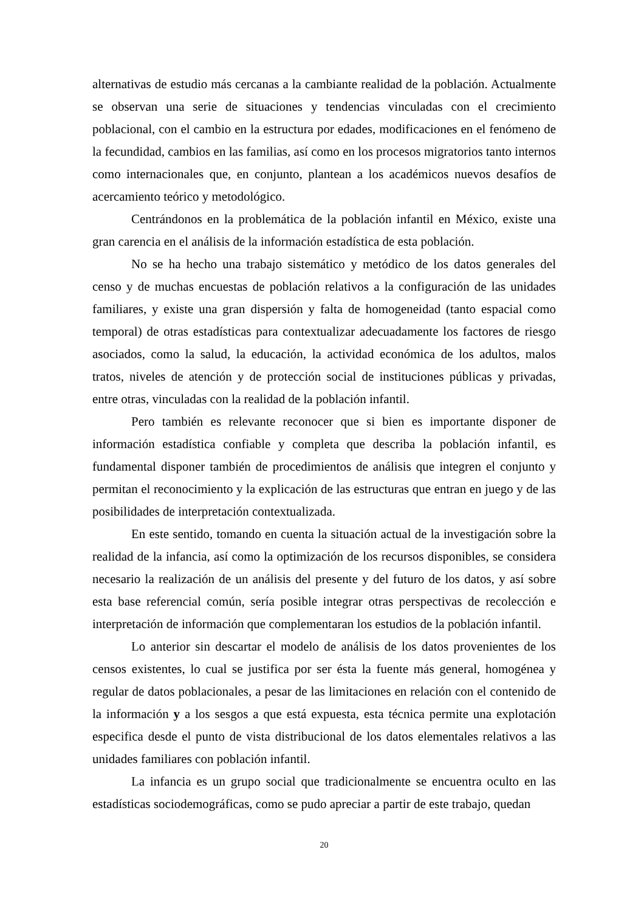alternativas de estudio más cercanas a la cambiante realidad de la población. Actualmente se observan una serie de situaciones y tendencias vinculadas con el crecimiento poblacional, con el cambio en la estructura por edades, modificaciones en el fenómeno de la fecundidad, cambios en las familias, así como en los procesos migratorios tanto internos como internacionales que, en conjunto, plantean a los académicos nuevos desafíos de acercamiento teórico y metodológico.
Centrándonos en la problemática de la población infantil en México, existe una gran carencia en el análisis de la información estadística de esta población.
No se ha hecho una trabajo sistemático y metódico de los datos generales del censo y de muchas encuestas de población relativos a la configuración de las unidades familiares, y existe una gran dispersión y falta de homogeneidad (tanto espacial como temporal) de otras estadísticas para contextualizar adecuadamente los factores de riesgo asociados, como la salud, la educación, la actividad económica de los adultos, malos tratos, niveles de atención y de protección social de instituciones públicas y privadas, entre otras, vinculadas con la realidad de la población infantil.
Pero también es relevante reconocer que si bien es importante disponer de información estadística confiable y completa que describa la población infantil, es fundamental disponer también de procedimientos de análisis que integren el conjunto y permitan el reconocimiento y la explicación de las estructuras que entran en juego y de las posibilidades de interpretación contextualizada.
En este sentido, tomando en cuenta la situación actual de la investigación sobre la realidad de la infancia, así como la optimización de los recursos disponibles, se considera necesario la realización de un análisis del presente y del futuro de los datos, y así sobre esta base referencial común, sería posible integrar otras perspectivas de recolección e interpretación de información que complementaran los estudios de la población infantil.
Lo anterior sin descartar el modelo de análisis de los datos provenientes de los censos existentes, lo cual se justifica por ser ésta la fuente más general, homogénea y regular de datos poblacionales, a pesar de las limitaciones en relación con el contenido de la información y a los sesgos a que está expuesta, esta técnica permite una explotación especifica desde el punto de vista distribucional de los datos elementales relativos a las unidades familiares con población infantil.
La infancia es un grupo social que tradicionalmente se encuentra oculto en las estadísticas sociodemográficas, como se pudo apreciar a partir de este trabajo, quedan
20